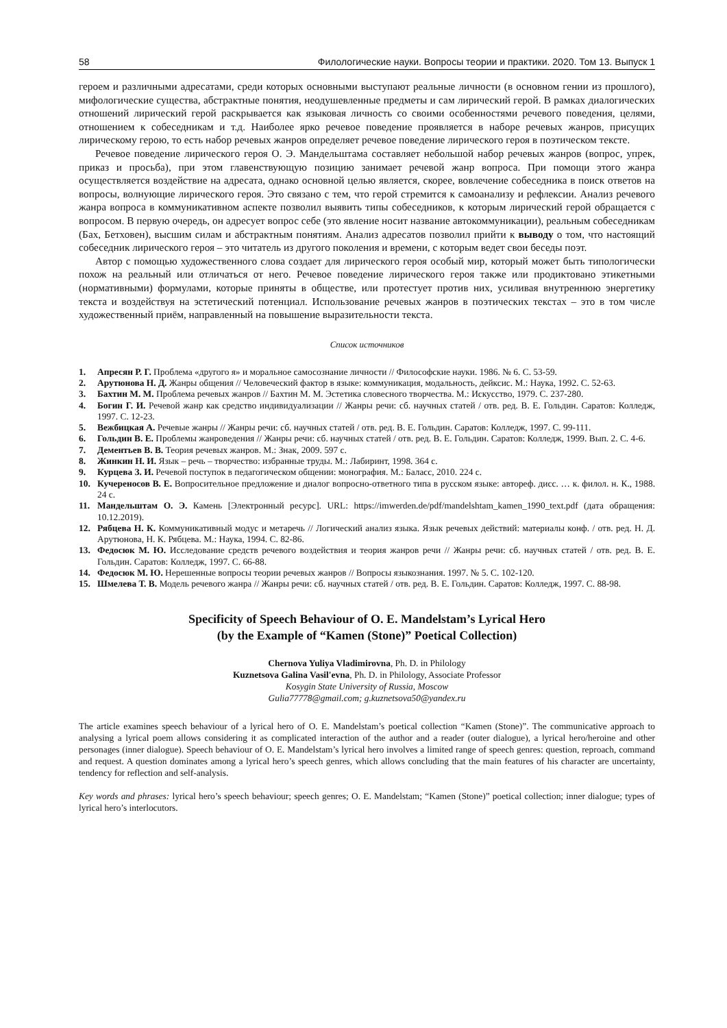58 Филологические науки. Вопросы теории и практики. 2020. Том 13. Выпуск 1
героем и различными адресатами, среди которых основными выступают реальные личности (в основном гении из прошлого), мифологические существа, абстрактные понятия, неодушевленные предметы и сам лирический герой. В рамках диалогических отношений лирический герой раскрывается как языковая личность со своими особенностями речевого поведения, целями, отношением к собеседникам и т.д. Наиболее ярко речевое поведение проявляется в наборе речевых жанров, присущих лирическому герою, то есть набор речевых жанров определяет речевое поведение лирического героя в поэтическом тексте.
Речевое поведение лирического героя О. Э. Мандельштама составляет небольшой набор речевых жанров (вопрос, упрек, приказ и просьба), при этом главенствующую позицию занимает речевой жанр вопроса. При помощи этого жанра осуществляется воздействие на адресата, однако основной целью является, скорее, вовлечение собеседника в поиск ответов на вопросы, волнующие лирического героя. Это связано с тем, что герой стремится к самоанализу и рефлексии. Анализ речевого жанра вопроса в коммуникативном аспекте позволил выявить типы собеседников, к которым лирический герой обращается с вопросом. В первую очередь, он адресует вопрос себе (это явление носит название автокоммуникации), реальным собеседникам (Бах, Бетховен), высшим силам и абстрактным понятиям. Анализ адресатов позволил прийти к выводу о том, что настоящий собеседник лирического героя – это читатель из другого поколения и времени, с которым ведет свои беседы поэт.
Автор с помощью художественного слова создает для лирического героя особый мир, который может быть типологически похож на реальный или отличаться от него. Речевое поведение лирического героя также или продиктовано этикетными (нормативными) формулами, которые приняты в обществе, или протестует против них, усиливая внутреннюю энергетику текста и воздействуя на эстетический потенциал. Использование речевых жанров в поэтических текстах – это в том числе художественный приём, направленный на повышение выразительности текста.
Список источников
1. Апресян Р. Г. Проблема «другого я» и моральное самосознание личности // Философские науки. 1986. № 6. С. 53-59.
2. Арутюнова Н. Д. Жанры общения // Человеческий фактор в языке: коммуникация, модальность, дейксис. М.: Наука, 1992. С. 52-63.
3. Бахтин М. М. Проблема речевых жанров // Бахтин М. М. Эстетика словесного творчества. М.: Искусство, 1979. С. 237-280.
4. Богин Г. И. Речевой жанр как средство индивидуализации // Жанры речи: сб. научных статей / отв. ред. В. Е. Гольдин. Саратов: Колледж, 1997. С. 12-23.
5. Вежбицкая А. Речевые жанры // Жанры речи: сб. научных статей / отв. ред. В. Е. Гольдин. Саратов: Колледж, 1997. С. 99-111.
6. Гольдин В. Е. Проблемы жанроведения // Жанры речи: сб. научных статей / отв. ред. В. Е. Гольдин. Саратов: Колледж, 1999. Вып. 2. С. 4-6.
7. Дементьев В. В. Теория речевых жанров. М.: Знак, 2009. 597 с.
8. Жинкин Н. И. Язык – речь – творчество: избранные труды. М.: Лабиринт, 1998. 364 с.
9. Курцева З. И. Речевой поступок в педагогическом общении: монография. М.: Баласс, 2010. 224 с.
10. Кучереносов В. Е. Вопросительное предложение и диалог вопросно-ответного типа в русском языке: автореф. дисс. … к. филол. н. К., 1988. 24 с.
11. Мандельштам О. Э. Камень [Электронный ресурс]. URL: https://imwerden.de/pdf/mandelshtam_kamen_1990_text.pdf (дата обращения: 10.12.2019).
12. Рябцева Н. К. Коммуникативный модус и метаречь // Логический анализ языка. Язык речевых действий: материалы конф. / отв. ред. Н. Д. Арутюнова, Н. К. Рябцева. М.: Наука, 1994. С. 82-86.
13. Федосюк М. Ю. Исследование средств речевого воздействия и теория жанров речи // Жанры речи: сб. научных статей / отв. ред. В. Е. Гольдин. Саратов: Колледж, 1997. С. 66-88.
14. Федосюк М. Ю. Нерешенные вопросы теории речевых жанров // Вопросы языкознания. 1997. № 5. С. 102-120.
15. Шмелева Т. В. Модель речевого жанра // Жанры речи: сб. научных статей / отв. ред. В. Е. Гольдин. Саратов: Колледж, 1997. С. 88-98.
Specificity of Speech Behaviour of O. E. Mandelstam’s Lyrical Hero
(by the Example of “Kamen (Stone)” Poetical Collection)
Chernova Yuliya Vladimirovna, Ph. D. in Philology
Kuznetsova Galina Vasil'evna, Ph. D. in Philology, Associate Professor
Kosygin State University of Russia, Moscow
Gulia77778@gmail.com; g.kuznetsova50@yandex.ru
The article examines speech behaviour of a lyrical hero of O. E. Mandelstam’s poetical collection “Kamen (Stone)”. The communicative approach to analysing a lyrical poem allows considering it as complicated interaction of the author and a reader (outer dialogue), a lyrical hero/heroine and other personages (inner dialogue). Speech behaviour of O. E. Mandelstam’s lyrical hero involves a limited range of speech genres: question, reproach, command and request. A question dominates among a lyrical hero’s speech genres, which allows concluding that the main features of his character are uncertainty, tendency for reflection and self-analysis.
Key words and phrases: lyrical hero’s speech behaviour; speech genres; O. E. Mandelstam; “Kamen (Stone)” poetical collection; inner dialogue; types of lyrical hero’s interlocutors.